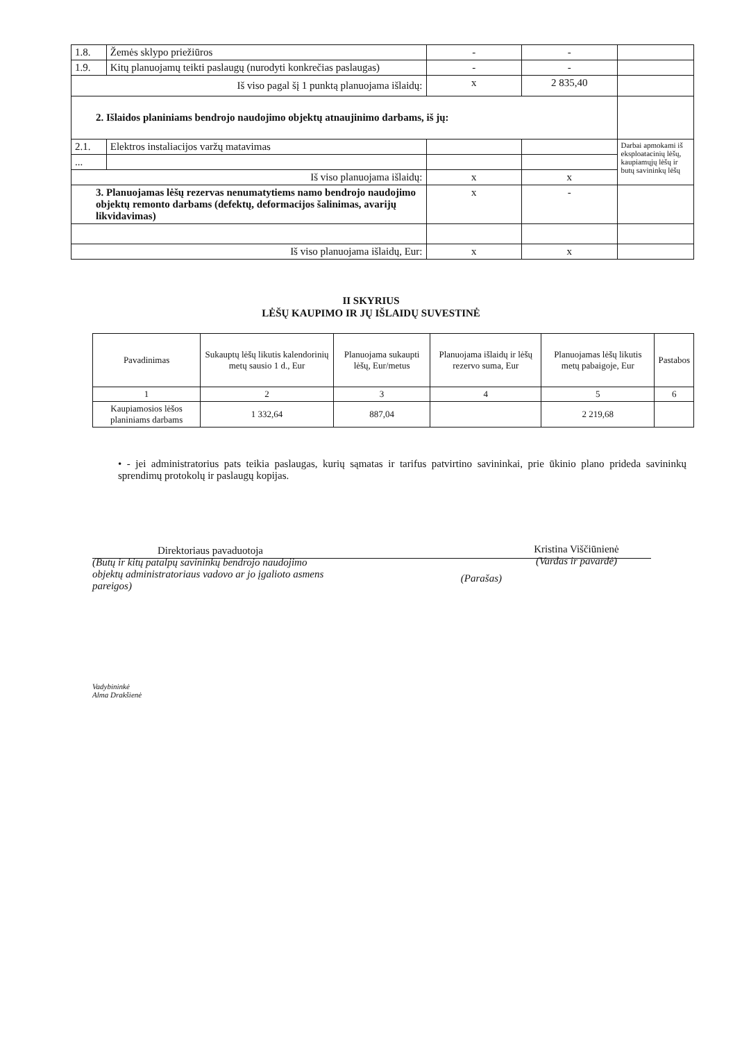| 1.8. | Žemės sklypo priežiūros | - | - | |
| 1.9. | Kitų planuojamų teikti paslaugų (nurodyti konkrečias paslaugas) | - | - | |
| Iš viso pagal šį 1 punktą planuojama išlaidų: | | x | 2 835,40 | |
| 2. Išlaidos planiniams bendrojo naudojimo objektų atnaujinimo darbams, iš jų: | | | | |
| 2.1. | Elektros instaliacijos varžų matavimas | | | Darbai apmokami iš eksploatacinių lėšų, kaupiamųjų lėšų ir butų savininkų lėšų |
| ... | | | | |
| Iš viso planuojama išlaidų: | | x | x | |
| 3. Planuojamas lėšų rezervas nenumatytiems namo bendrojo naudojimo objektų remonto darbams (defektų, deformacijos šalinimas, avarijų likvidavimas) | | x | - | |
| Iš viso planuojama išlaidų, Eur: | | x | x | |
II SKYRIUS
LĖŠŲ KAUPIMO IR JŲ IŠLAIDŲ SUVESTINĖ
| Pavadinimas | Sukauptų lėšų likutis kalendorinių metų sausio 1 d., Eur | Planuojama sukaupti lėšų, Eur/metus | Planuojama išlaidų ir lėšų rezervo suma, Eur | Planuojamas lėšų likutis metų pabaigoje, Eur | Pastabos |
| --- | --- | --- | --- | --- | --- |
| 1 | 2 | 3 | 4 | 5 | 6 |
| Kaupiamosios lėšos planiniams darbams | 1 332,64 | 887,04 | | 2 219,68 | |
• - jei administratorius pats teikia paslaugas, kurių sąmatas ir tarifus patvirtino savininkai, prie ūkinio plano prideda savininkų sprendimų protokolų ir paslaugų kopijas.
Direktoriaus pavaduotoja
(Butų ir kitų patalpų savininkų bendrojo naudojimo objektų administratoriaus vadovo ar jo įgalioto asmens pareigos)
(Parašas)
Kristina Viščiūnienė
(Vardas ir pavardė)
Vadybininkė
Alma Drakšienė